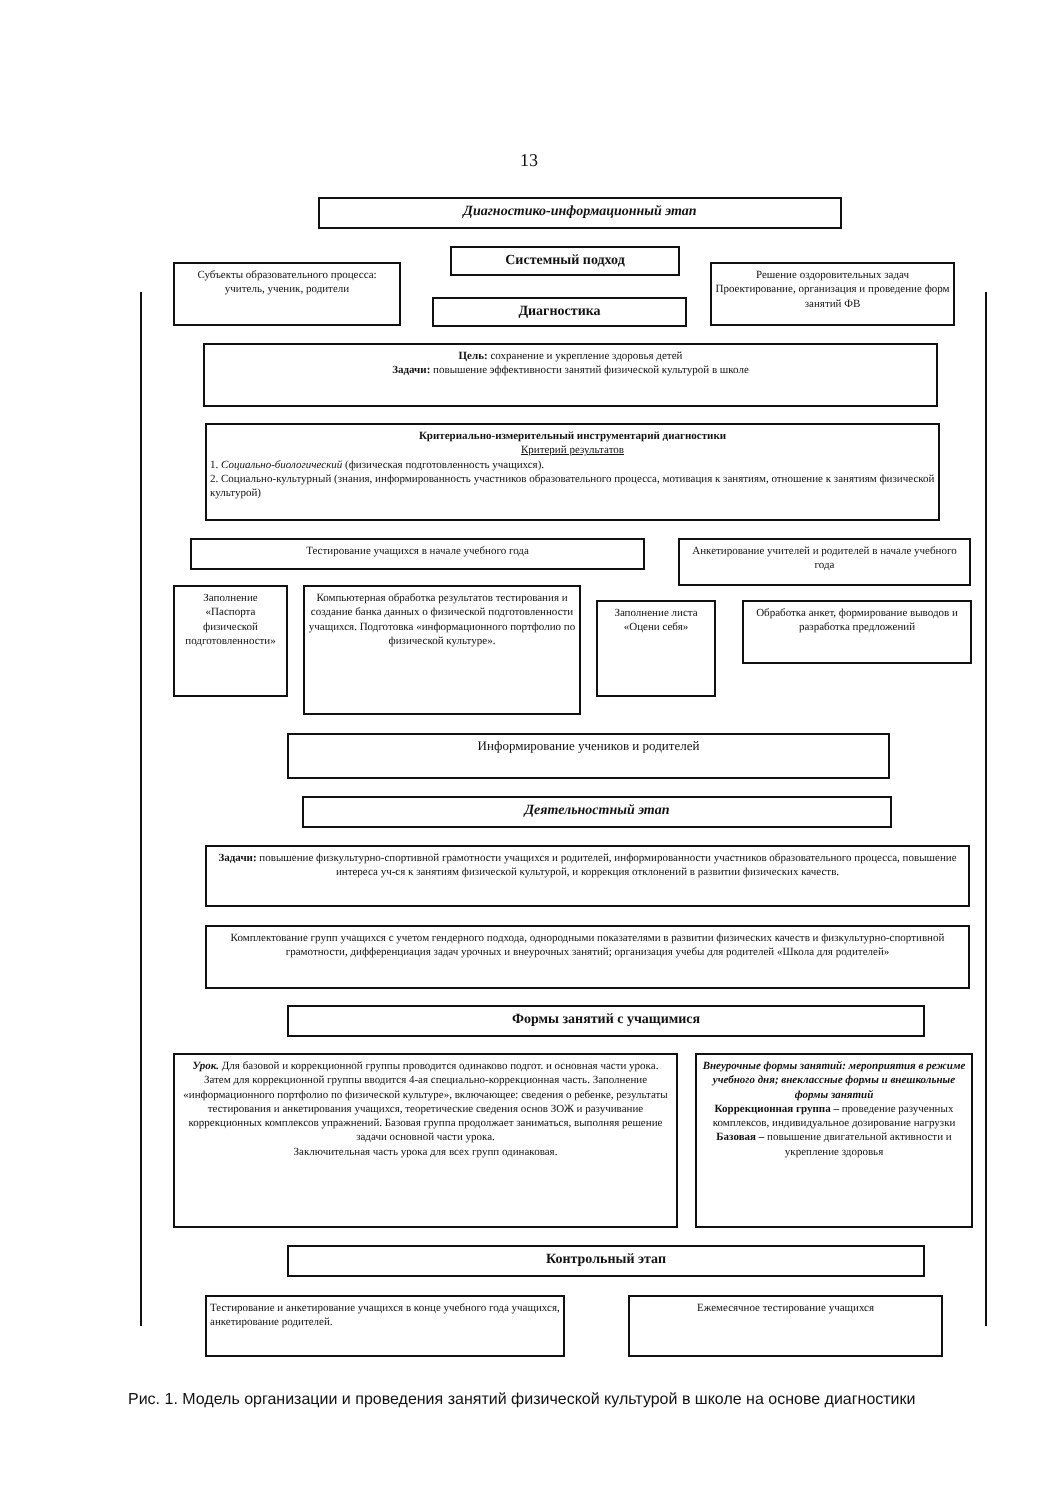13
Диагностико-информационный этап
Системный подход
Субъекты образовательного процесса: учитель, ученик, родители
Диагностика
Решение оздоровительных задач Проектирование, организация и проведение форм занятий ФВ
Цель: сохранение и укрепление здоровья детей
Задачи: повышение эффективности занятий физической культурой в школе
Критериально-измерительный инструментарий диагностики
Критерий результатов
1. Социально-биологический (физическая подготовленность учащихся).
2. Социально-культурный (знания, информированность участников образовательного процесса, мотивация к занятиям, отношение к занятиям физической культурой)
Тестирование учащихся в начале учебного года
Анкетирование учителей и родителей в начале учебного года
Заполнение «Паспорта физической подготовленности»
Компьютерная обработка результатов тестирования и создание банка данных о физической подготовленности учащихся. Подготовка «информационного портфолио по физической культуре».
Заполнение листа «Оцени себя»
Обработка анкет, формирование выводов и разработка предложений
Информирование учеников и родителей
Деятельностный этап
Задачи: повышение физкультурно-спортивной грамотности учащихся и родителей, информированности участников образовательного процесса, повышение интереса уч-ся к занятиям физической культурой, и коррекция отклонений в развитии физических качеств.
Комплектование групп учащихся с учетом гендерного подхода, однородными показателями в развитии физических качеств и физкультурно-спортивной грамотности, дифференциация задач урочных и внеурочных занятий; организация учебы для родителей «Школа для родителей»
Формы занятий с учащимися
Урок. Для базовой и коррекционной группы проводится одинаково подгот. и основная части урока. Затем для коррекционной группы вводится 4-ая специально-коррекционная часть. Заполнение «информационного портфолио по физической культуре», включающее: сведения о ребенке, результаты тестирования и анкетирования учащихся, теоретические сведения основ ЗОЖ и разучивание коррекционных комплексов упражнений. Базовая группа продолжает заниматься, выполняя решение задачи основной части урока.
Заключительная часть урока для всех групп одинаковая.
Внеурочные формы занятий: мероприятия в режиме учебного дня; внеклассные формы и внешкольные формы занятий
Коррекционная группа – проведение разученных комплексов, индивидуальное дозирование нагрузки
Базовая – повышение двигательной активности и укрепление здоровья
Контрольный этап
Тестирование и анкетирование учащихся в конце учебного года учащихся, анкетирование родителей.
Ежемесячное тестирование учащихся
Рис. 1. Модель организации и проведения занятий физической культурой в школе на основе диагностики